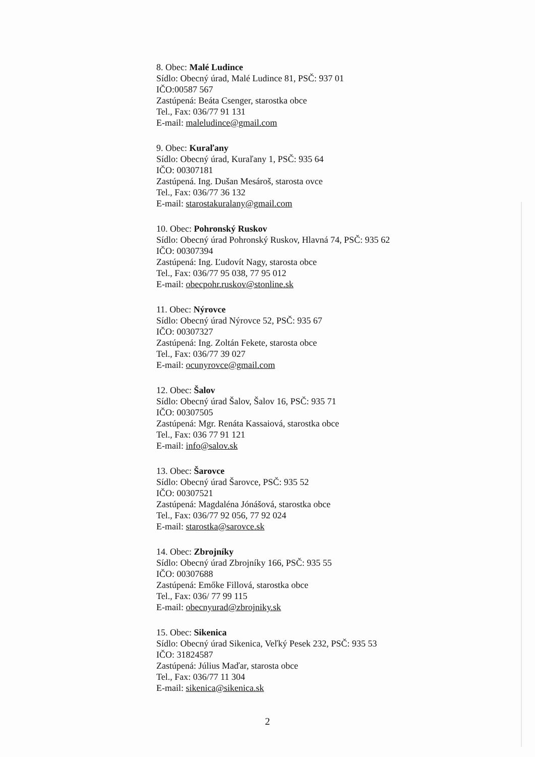8. Obec: Malé Ludince
Sídlo: Obecný úrad, Malé Ludince 81, PSČ: 937 01
IČO:00587 567
Zastúpená: Beáta Csenger, starostka obce
Tel., Fax: 036/77 91 131
E-mail: maleludince@gmail.com
9. Obec: Kuraľany
Sídlo: Obecný úrad, Kuraľany 1, PSČ: 935 64
IČO: 00307181
Zastúpená. Ing. Dušan Mesároš, starosta ovce
Tel., Fax: 036/77 36 132
E-mail: starostakuralany@gmail.com
10. Obec: Pohronský Ruskov
Sídlo: Obecný úrad Pohronský Ruskov, Hlavná 74, PSČ: 935 62
IČO: 00307394
Zastúpená: Ing. Ľudovít Nagy, starosta obce
Tel., Fax: 036/77 95 038, 77 95 012
E-mail: obecpohr.ruskov@stonline.sk
11. Obec: Nýrovce
Sídlo: Obecný úrad Nýrovce 52, PSČ: 935 67
IČO: 00307327
Zastúpená: Ing. Zoltán Fekete, starosta obce
Tel., Fax: 036/77 39 027
E-mail: ocunyrovce@gmail.com
12. Obec: Šalov
Sídlo: Obecný úrad Šalov, Šalov 16, PSČ: 935 71
IČO: 00307505
Zastúpená: Mgr. Renáta Kassaiová, starostka obce
Tel., Fax: 036 77 91 121
E-mail: info@salov.sk
13. Obec: Šarovce
Sídlo: Obecný úrad Šarovce, PSČ: 935 52
IČO: 00307521
Zastúpená: Magdaléna Jónášová, starostka obce
Tel., Fax: 036/77 92 056, 77 92 024
E-mail: starostka@sarovce.sk
14. Obec: Zbrojníky
Sídlo: Obecný úrad Zbrojníky 166, PSČ: 935 55
IČO: 00307688
Zastúpená: Emőke Fillová, starostka obce
Tel., Fax: 036/ 77 99 115
E-mail: obecnyurad@zbrojniky.sk
15. Obec: Sikenica
Sídlo: Obecný úrad Sikenica, Veľký Pesek 232, PSČ: 935 53
IČO: 31824587
Zastúpená: Július Maďar, starosta obce
Tel., Fax: 036/77 11 304
E-mail: sikenica@sikenica.sk
2